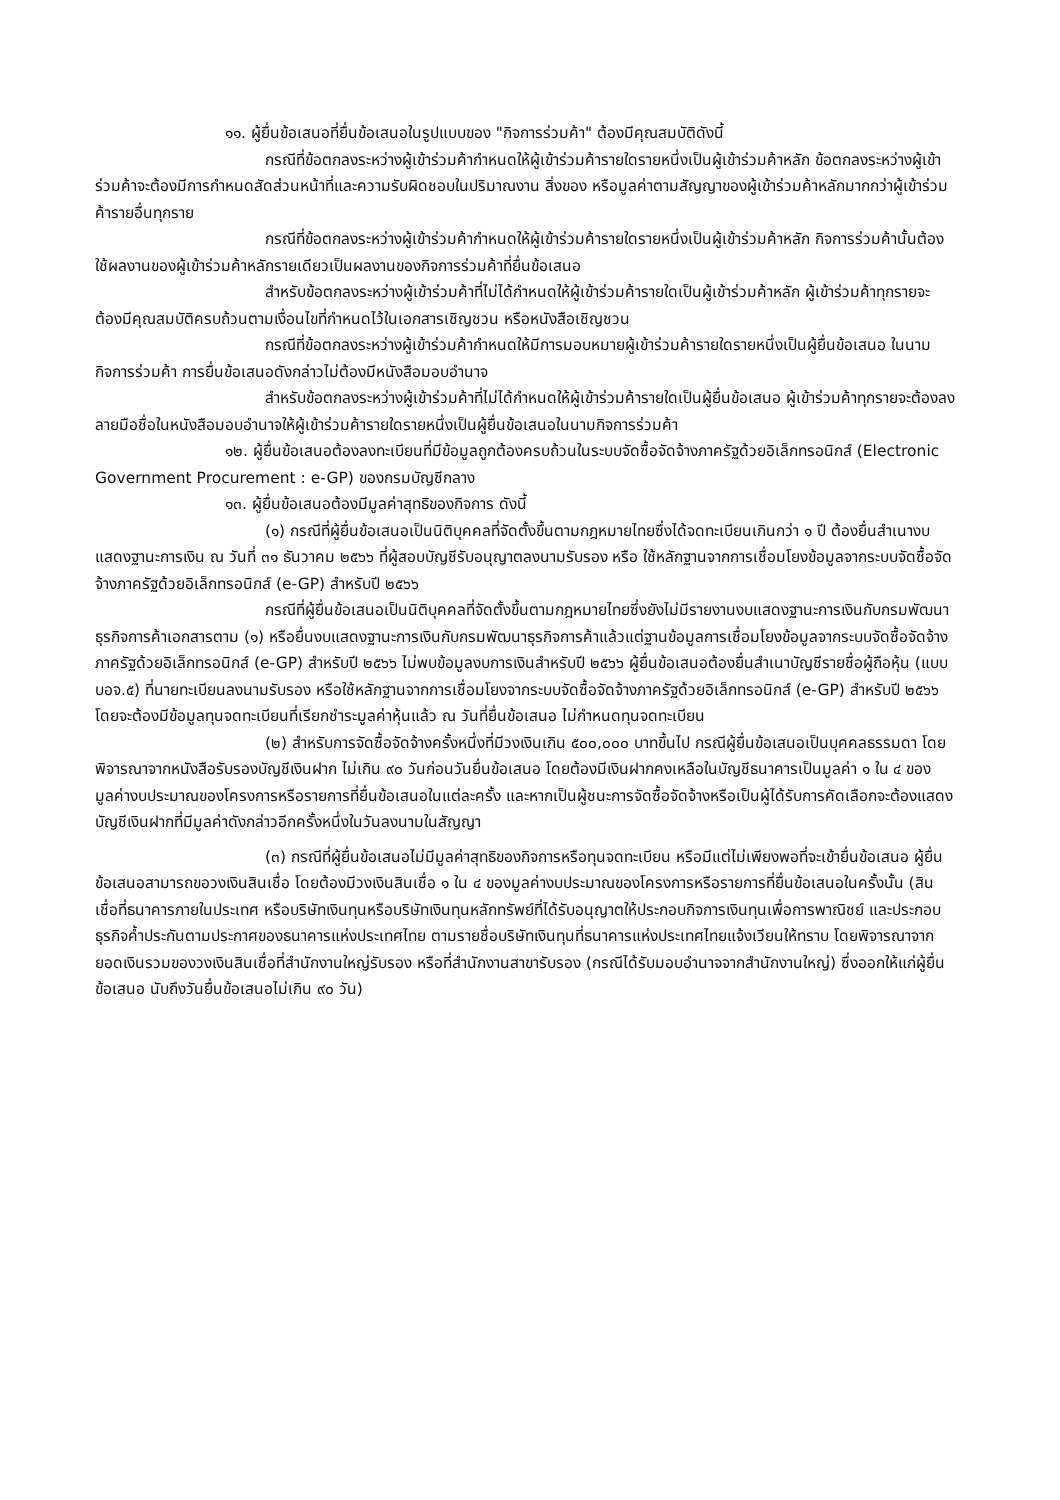๑๑. ผู้ยื่นข้อเสนอที่ยื่นข้อเสนอในรูปแบบของ "กิจการร่วมค้า" ต้องมีคุณสมบัติดังนี้
กรณีที่ข้อตกลงระหว่างผู้เข้าร่วมค้ากำหนดให้ผู้เข้าร่วมค้ารายใดรายหนึ่งเป็นผู้เข้าร่วมค้าหลัก ข้อตกลงระหว่างผู้เข้าร่วมค้าจะต้องมีการกำหนดสัดส่วนหน้าที่และความรับผิดชอบในปริมาณงาน สิ่งของ หรือมูลค่าตามสัญญาของผู้เข้าร่วมค้าหลักมากกว่าผู้เข้าร่วมค้ารายอื่นทุกราย
กรณีที่ข้อตกลงระหว่างผู้เข้าร่วมค้ากำหนดให้ผู้เข้าร่วมค้ารายใดรายหนึ่งเป็นผู้เข้าร่วมค้าหลัก กิจการร่วมค้านั้นต้องใช้ผลงานของผู้เข้าร่วมค้าหลักรายเดียวเป็นผลงานของกิจการร่วมค้าที่ยื่นข้อเสนอ
สำหรับข้อตกลงระหว่างผู้เข้าร่วมค้าที่ไม่ได้กำหนดให้ผู้เข้าร่วมค้ารายใดเป็นผู้เข้าร่วมค้าหลัก ผู้เข้าร่วมค้าทุกรายจะต้องมีคุณสมบัติครบถ้วนตามเงื่อนไขที่กำหนดไว้ในเอกสารเชิญชวน หรือหนังสือเชิญชวน
กรณีที่ข้อตกลงระหว่างผู้เข้าร่วมค้ากำหนดให้มีการมอบหมายผู้เข้าร่วมค้ารายใดรายหนึ่งเป็นผู้ยื่นข้อเสนอ ในนามกิจการร่วมค้า การยื่นข้อเสนอดังกล่าวไม่ต้องมีหนังสือมอบอำนาจ
สำหรับข้อตกลงระหว่างผู้เข้าร่วมค้าที่ไม่ได้กำหนดให้ผู้เข้าร่วมค้ารายใดเป็นผู้ยื่นข้อเสนอ ผู้เข้าร่วมค้าทุกรายจะต้องลงลายมือชื่อในหนังสือมอบอำนาจให้ผู้เข้าร่วมค้ารายใดรายหนึ่งเป็นผู้ยื่นข้อเสนอในนามกิจการร่วมค้า
๑๒. ผู้ยื่นข้อเสนอต้องลงทะเบียนที่มีข้อมูลถูกต้องครบถ้วนในระบบจัดซื้อจัดจ้างภาครัฐด้วยอิเล็กทรอนิกส์ (Electronic Government Procurement : e-GP) ของกรมบัญชีกลาง
๑๓. ผู้ยื่นข้อเสนอต้องมีมูลค่าสุทธิของกิจการ ดังนี้
(๑) กรณีที่ผู้ยื่นข้อเสนอเป็นนิติบุคคลที่จัดตั้งขึ้นตามกฎหมายไทยซึ่งได้จดทะเบียนเกินกว่า ๑ ปี ต้องยื่นสำเนางบแสดงฐานะการเงิน ณ วันที่ ๓๑ ธันวาคม ๒๕๖๖ ที่ผู้สอบบัญชีรับอนุญาตลงนามรับรอง หรือ ใช้หลักฐานจากการเชื่อมโยงข้อมูลจากระบบจัดซื้อจัดจ้างภาครัฐด้วยอิเล็กทรอนิกส์ (e-GP) สำหรับปี ๒๕๖๖
กรณีที่ผู้ยื่นข้อเสนอเป็นนิติบุคคลที่จัดตั้งขึ้นตามกฎหมายไทยซึ่งยังไม่มีรายงานงบแสดงฐานะการเงินกับกรมพัฒนาธุรกิจการค้าเอกสารตาม (๑) หรือยื่นงบแสดงฐานะการเงินกับกรมพัฒนาธุรกิจการค้าแล้วแต่ฐานข้อมูลการเชื่อมโยงข้อมูลจากระบบจัดซื้อจัดจ้างภาครัฐด้วยอิเล็กทรอนิกส์ (e-GP) สำหรับปี ๒๕๖๖ ไม่พบข้อมูลงบการเงินสำหรับปี ๒๕๖๖ ผู้ยื่นข้อเสนอต้องยื่นสำเนาบัญชีรายชื่อผู้ถือหุ้น (แบบ บอจ.๕) ที่นายทะเบียนลงนามรับรอง หรือใช้หลักฐานจากการเชื่อมโยงจากระบบจัดซื้อจัดจ้างภาครัฐด้วยอิเล็กทรอนิกส์ (e-GP) สำหรับปี ๒๕๖๖ โดยจะต้องมีข้อมูลทุนจดทะเบียนที่เรียกชำระมูลค่าหุ้นแล้ว ณ วันที่ยื่นข้อเสนอ ไม่กำหนดทุนจดทะเบียน
(๒) สำหรับการจัดซื้อจัดจ้างครั้งหนึ่งที่มีวงเงินเกิน ๕๐๐,๐๐๐ บาทขึ้นไป กรณีผู้ยื่นข้อเสนอเป็นบุคคลธรรมดา โดยพิจารณาจากหนังสือรับรองบัญชีเงินฝาก ไม่เกิน ๙๐ วันก่อนวันยื่นข้อเสนอ โดยต้องมีเงินฝากคงเหลือในบัญชีธนาคารเป็นมูลค่า ๑ ใน ๔ ของมูลค่างบประมาณของโครงการหรือรายการที่ยื่นข้อเสนอในแต่ละครั้ง และหากเป็นผู้ชนะการจัดซื้อจัดจ้างหรือเป็นผู้ได้รับการคัดเลือกจะต้องแสดงบัญชีเงินฝากที่มีมูลค่าดังกล่าวอีกครั้งหนึ่งในวันลงนามในสัญญา
(๓) กรณีที่ผู้ยื่นข้อเสนอไม่มีมูลค่าสุทธิของกิจการหรือทุนจดทะเบียน หรือมีแต่ไม่เพียงพอที่จะเข้ายื่นข้อเสนอ ผู้ยื่นข้อเสนอสามารถขอวงเงินสินเชื่อ โดยต้องมีวงเงินสินเชื่อ ๑ ใน ๔ ของมูลค่างบประมาณของโครงการหรือรายการที่ยื่นข้อเสนอในครั้งนั้น (สินเชื่อที่ธนาคารภายในประเทศ หรือบริษัทเงินทุนหรือบริษัทเงินทุนหลักทรัพย์ที่ได้รับอนุญาตให้ประกอบกิจการเงินทุนเพื่อการพาณิชย์ และประกอบธุรกิจค้ำประกันตามประกาศของธนาคารแห่งประเทศไทย ตามรายชื่อบริษัทเงินทุนที่ธนาคารแห่งประเทศไทยแจ้งเวียนให้ทราบ โดยพิจารณาจากยอดเงินรวมของวงเงินสินเชื่อที่สำนักงานใหญ่รับรอง หรือที่สำนักงานสาขารับรอง (กรณีได้รับมอบอำนาจจากสำนักงานใหญ่) ซึ่งออกให้แก่ผู้ยื่นข้อเสนอ นับถึงวันยื่นข้อเสนอไม่เกิน ๙๐ วัน)